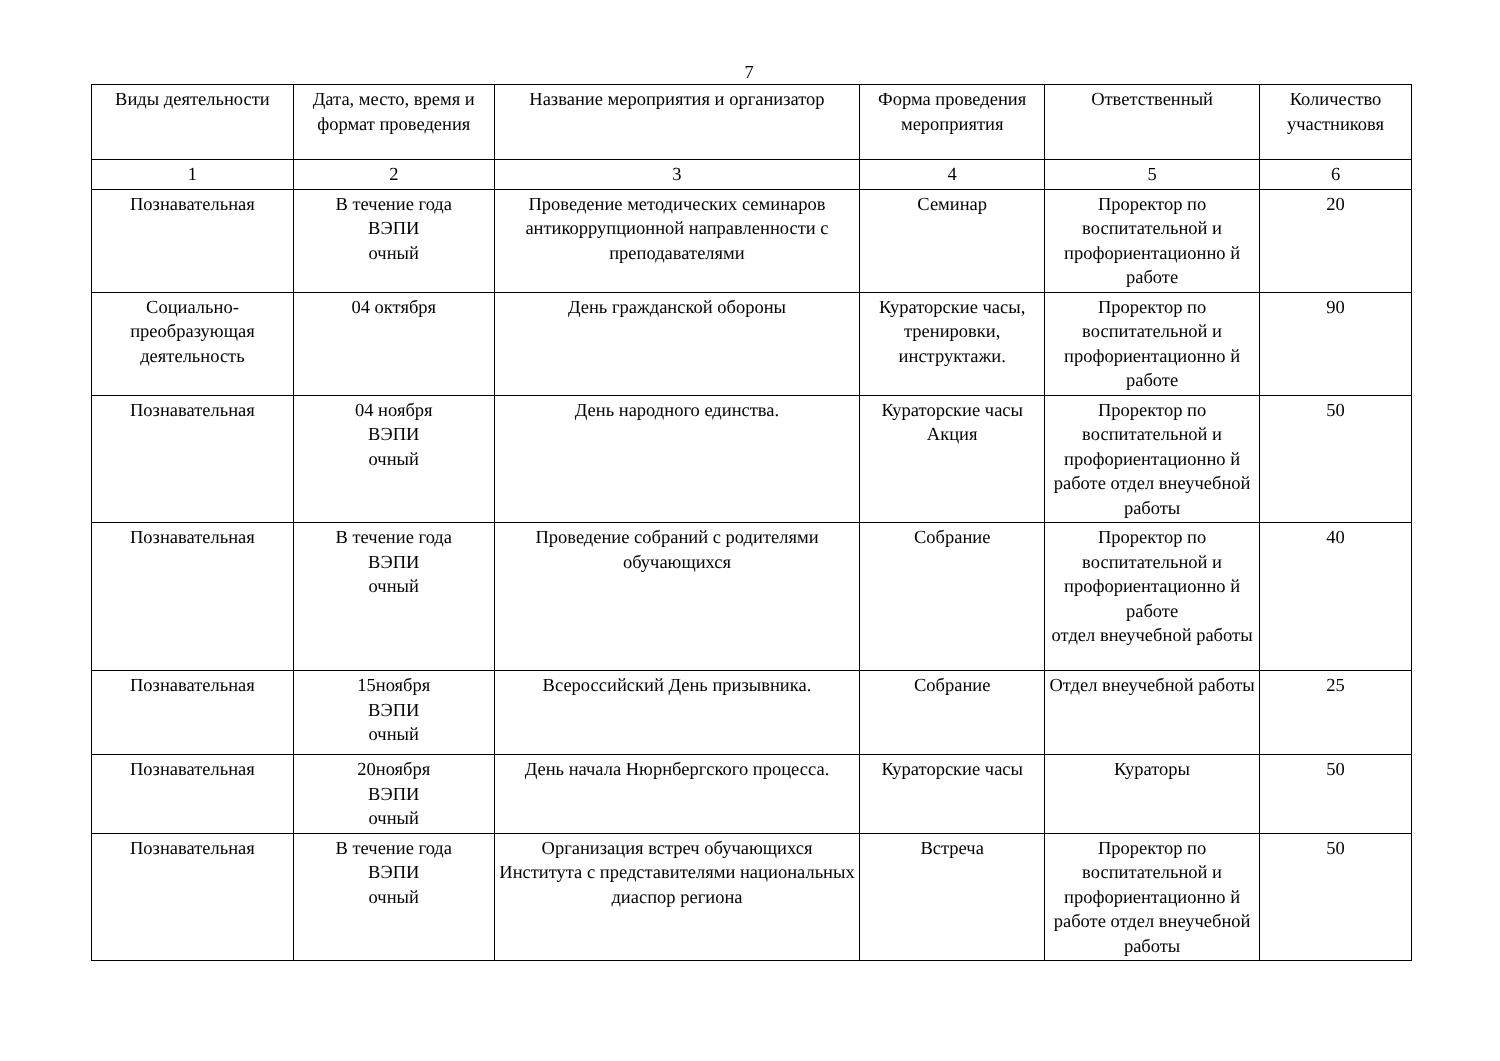7
| Виды деятельности | Дата, место, время и формат проведения | Название мероприятия и организатор | Форма проведения мероприятия | Ответственный | Количество участниковя |
| --- | --- | --- | --- | --- | --- |
| 1 | 2 | 3 | 4 | 5 | 6 |
| Познавательная | В течение года ВЭПИ очный | Проведение методических семинаров антикоррупционной направленности с преподавателями | Семинар | Проректор по воспитательной и профориентационно й работе | 20 |
| Социально-преобразующая деятельность | 04 октября | День гражданской обороны | Кураторские часы, тренировки, инструктажи. | Проректор по воспитательной и профориентационно й работе | 90 |
| Познавательная | 04 ноября ВЭПИ очный | День народного единства. | Кураторские часы Акция | Проректор по воспитательной и профориентационно й работе отдел внеучебной работы | 50 |
| Познавательная | В течение года ВЭПИ очный | Проведение собраний с родителями обучающихся | Собрание | Проректор по воспитательной и профориентационно й работе отдел внеучебной работы | 40 |
| Познавательная | 15ноября ВЭПИ очный | Всероссийский День призывника. | Собрание | Отдел внеучебной работы | 25 |
| Познавательная | 20ноября ВЭПИ очный | День начала Нюрнбергского процесса. | Кураторские часы | Кураторы | 50 |
| Познавательная | В течение года ВЭПИ очный | Организация встреч обучающихся Института с представителями национальных диаспор региона | Встреча | Проректор по воспитательной и профориентационно й работе отдел внеучебной работы | 50 |